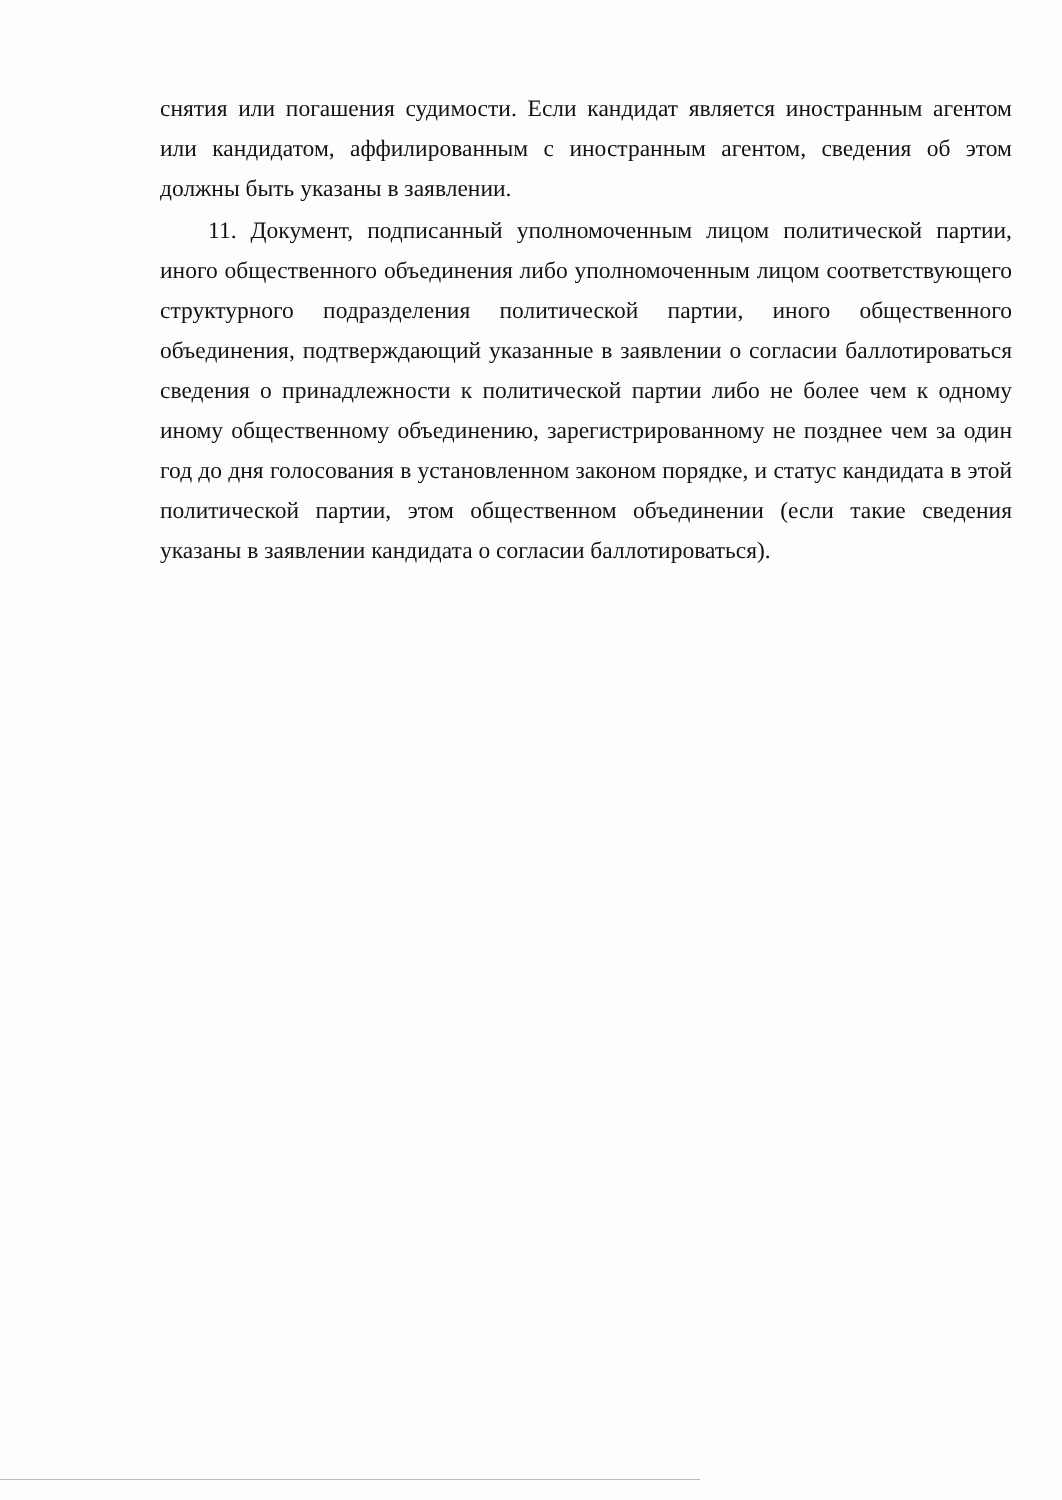снятия или погашения судимости. Если кандидат является иностранным агентом или кандидатом, аффилированным с иностранным агентом, сведения об этом должны быть указаны в заявлении.
11. Документ, подписанный уполномоченным лицом политической партии, иного общественного объединения либо уполномоченным лицом соответствующего структурного подразделения политической партии, иного общественного объединения, подтверждающий указанные в заявлении о согласии баллотироваться сведения о принадлежности к политической партии либо не более чем к одному иному общественному объединению, зарегистрированному не позднее чем за один год до дня голосования в установленном законом порядке, и статус кандидата в этой политической партии, этом общественном объединении (если такие сведения указаны в заявлении кандидата о согласии баллотироваться).